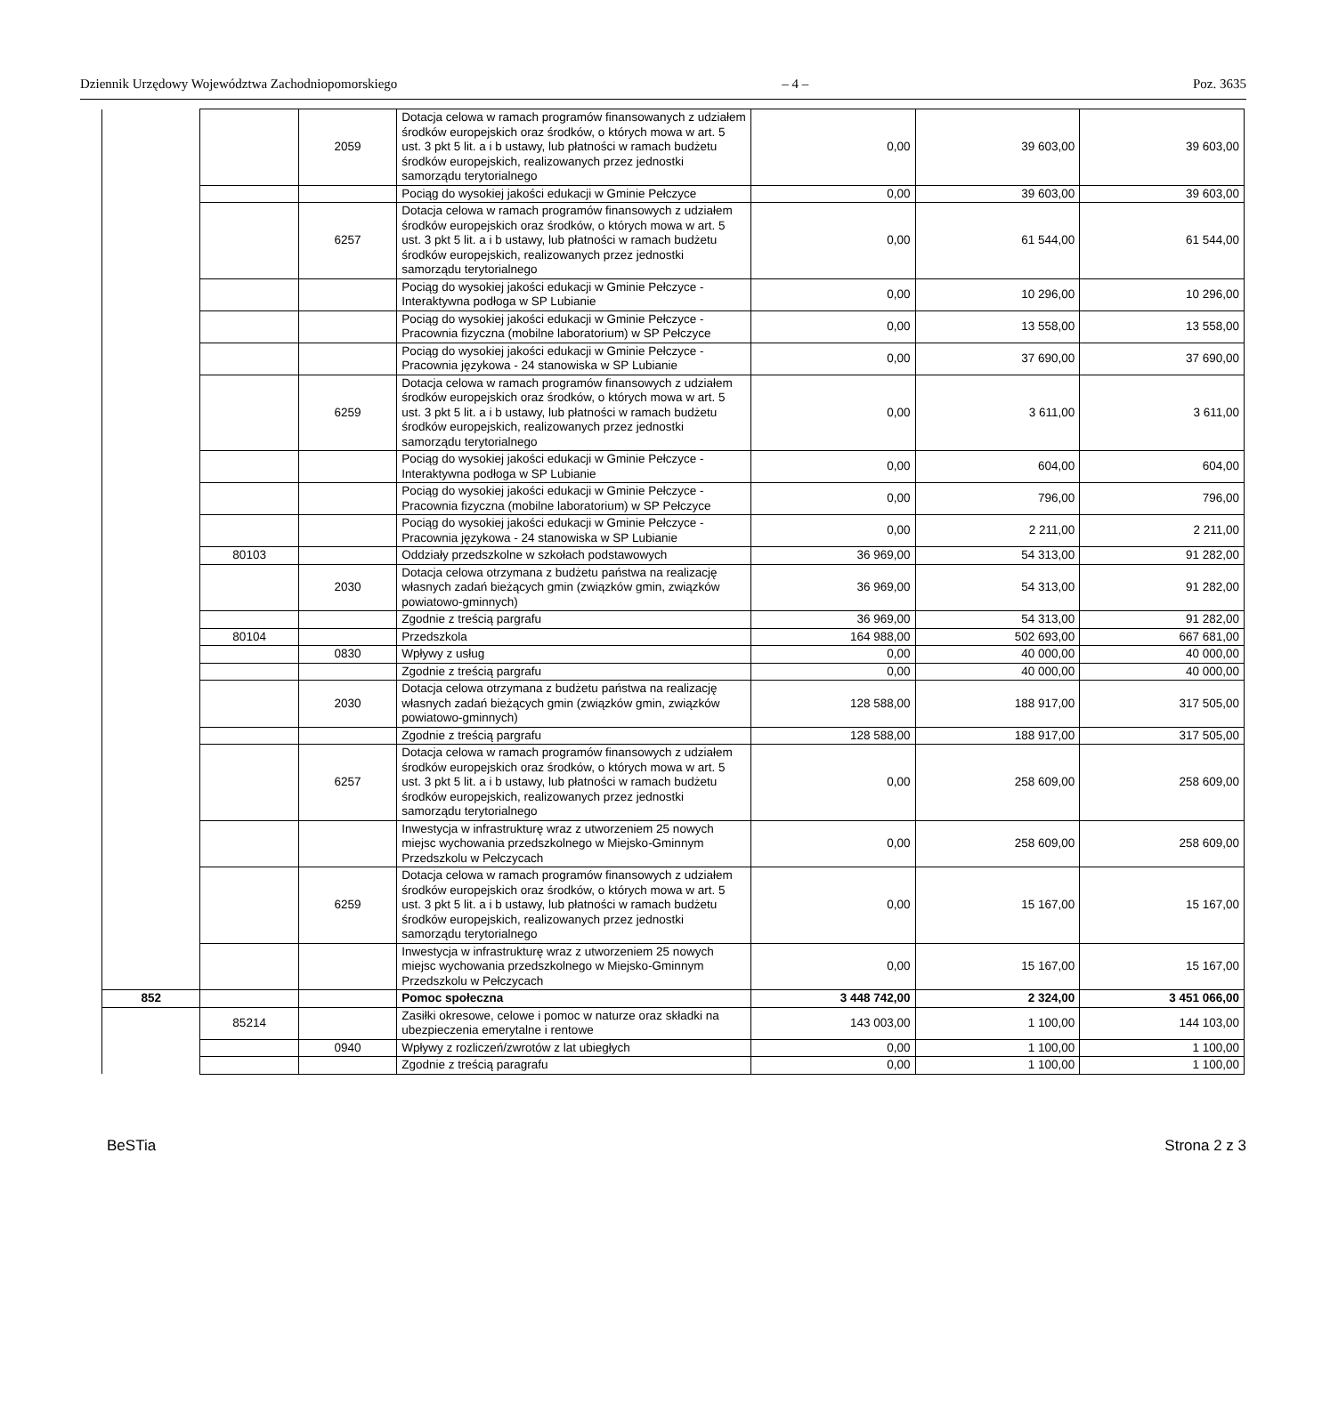Dziennik Urzędowy Województwa Zachodniopomorskiego – 4 – Poz. 3635
| | | 2059 | Dotacja celowa w ramach programów finansowanych z udziałem środków europejskich oraz środków, o których mowa w art. 5 ust. 3 pkt 5 lit. a i b ustawy, lub płatności w ramach budżetu środków europejskich, realizowanych przez jednostki samorządu terytorialnego | 0,00 | 39 603,00 | 39 603,00 |
| | | | Pociąg do wysokiej jakości edukacji w Gminie Pełczyce | 0,00 | 39 603,00 | 39 603,00 |
| | | 6257 | Dotacja celowa w ramach programów finansowych z udziałem środków europejskich oraz środków, o których mowa w art. 5 ust. 3 pkt 5 lit. a i b ustawy, lub płatności w ramach budżetu środków europejskich, realizowanych przez jednostki samorządu terytorialnego | 0,00 | 61 544,00 | 61 544,00 |
| | | | Pociąg do wysokiej jakości edukacji w Gminie Pełczyce - Interaktywna podłoga w SP Lubianie | 0,00 | 10 296,00 | 10 296,00 |
| | | | Pociąg do wysokiej jakości edukacji w Gminie Pełczyce - Pracownia fizyczna (mobilne laboratorium) w SP Pełczyce | 0,00 | 13 558,00 | 13 558,00 |
| | | | Pociąg do wysokiej jakości edukacji w Gminie Pełczyce - Pracownia językowa - 24 stanowiska w SP Lubianie | 0,00 | 37 690,00 | 37 690,00 |
| | | 6259 | Dotacja celowa w ramach programów finansowych z udziałem środków europejskich oraz środków, o których mowa w art. 5 ust. 3 pkt 5 lit. a i b ustawy, lub płatności w ramach budżetu środków europejskich, realizowanych przez jednostki samorządu terytorialnego | 0,00 | 3 611,00 | 3 611,00 |
| | | | Pociąg do wysokiej jakości edukacji w Gminie Pełczyce - Interaktywna podłoga w SP Lubianie | 0,00 | 604,00 | 604,00 |
| | | | Pociąg do wysokiej jakości edukacji w Gminie Pełczyce - Pracownia fizyczna (mobilne laboratorium) w SP Pełczyce | 0,00 | 796,00 | 796,00 |
| | | | Pociąg do wysokiej jakości edukacji w Gminie Pełczyce - Pracownia językowa - 24 stanowiska w SP Lubianie | 0,00 | 2 211,00 | 2 211,00 |
| | 80103 | | Oddziały przedszkolne w szkołach podstawowych | 36 969,00 | 54 313,00 | 91 282,00 |
| | | 2030 | Dotacja celowa otrzymana z budżetu państwa na realizację własnych zadań bieżących gmin (związków gmin, związków powiatowo-gminnych) | 36 969,00 | 54 313,00 | 91 282,00 |
| | | | Zgodnie z treścią pargrafu | 36 969,00 | 54 313,00 | 91 282,00 |
| | 80104 | | Przedszkola | 164 988,00 | 502 693,00 | 667 681,00 |
| | | 0830 | Wpływy z usług | 0,00 | 40 000,00 | 40 000,00 |
| | | | Zgodnie z treścią pargrafu | 0,00 | 40 000,00 | 40 000,00 |
| | | 2030 | Dotacja celowa otrzymana z budżetu państwa na realizację własnych zadań bieżących gmin (związków gmin, związków powiatowo-gminnych) | 128 588,00 | 188 917,00 | 317 505,00 |
| | | | Zgodnie z treścią pargrafu | 128 588,00 | 188 917,00 | 317 505,00 |
| | | 6257 | Dotacja celowa w ramach programów finansowych z udziałem środków europejskich oraz środków, o których mowa w art. 5 ust. 3 pkt 5 lit. a i b ustawy, lub płatności w ramach budżetu środków europejskich, realizowanych przez jednostki samorządu terytorialnego | 0,00 | 258 609,00 | 258 609,00 |
| | | | Inwestycja w infrastrukturę wraz z utworzeniem 25 nowych miejsc wychowania przedszkolnego w Miejsko-Gminnym Przedszkolu w Pełczycach | 0,00 | 258 609,00 | 258 609,00 |
| | | 6259 | Dotacja celowa w ramach programów finansowych z udziałem środków europejskich oraz środków, o których mowa w art. 5 ust. 3 pkt 5 lit. a i b ustawy, lub płatności w ramach budżetu środków europejskich, realizowanych przez jednostki samorządu terytorialnego | 0,00 | 15 167,00 | 15 167,00 |
| | | | Inwestycja w infrastrukturę wraz z utworzeniem 25 nowych miejsc wychowania przedszkolnego w Miejsko-Gminnym Przedszkolu w Pełczycach | 0,00 | 15 167,00 | 15 167,00 |
| 852 | | | Pomoc społeczna | 3 448 742,00 | 2 324,00 | 3 451 066,00 |
| | 85214 | | Zasiłki okresowe, celowe i pomoc w naturze oraz składki na ubezpieczenia emerytalne i rentowe | 143 003,00 | 1 100,00 | 144 103,00 |
| | | 0940 | Wpływy z rozliczeń/zwrotów z lat ubiegłych | 0,00 | 1 100,00 | 1 100,00 |
| | | | Zgodnie z treścią paragrafu | 0,00 | 1 100,00 | 1 100,00 |
BeSTia Strona 2 z 3